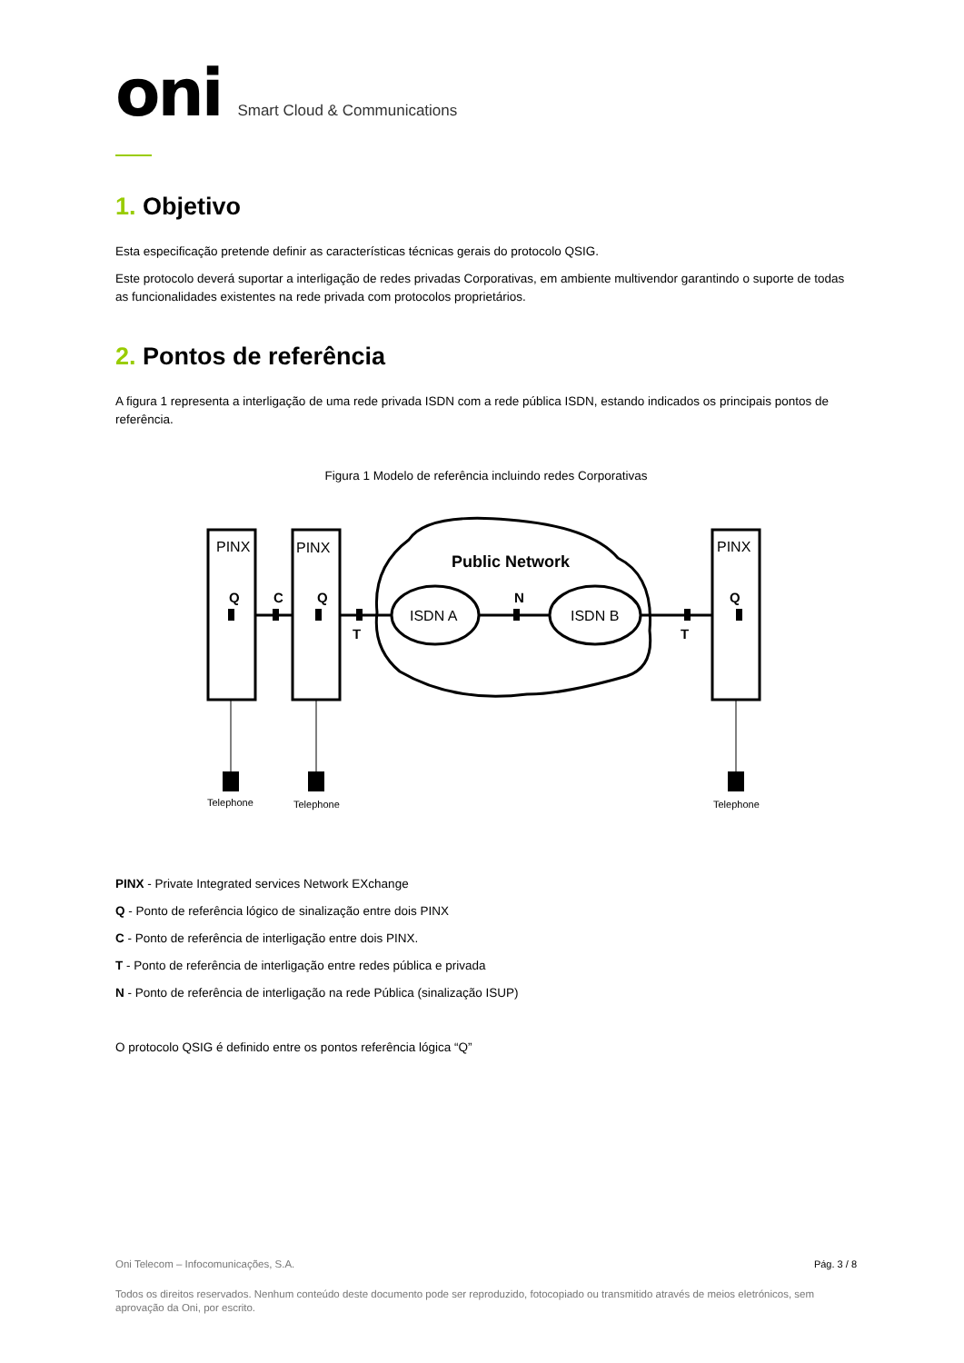oni Smart Cloud & Communications
1. Objetivo
Esta especificação pretende definir as características técnicas gerais do protocolo QSIG.
Este protocolo deverá suportar a interligação de redes privadas Corporativas, em ambiente multivendor garantindo o suporte de todas as funcionalidades existentes na rede privada com protocolos proprietários.
2. Pontos de referência
A figura 1 representa a interligação de uma rede privada ISDN com a rede pública ISDN, estando indicados os principais pontos de referência.
Figura 1 Modelo de referência incluindo redes Corporativas
PINX
PINX
PINX
ISDN A
ISDN B
Public Network
Q
C
Q
N
Q
T
T
Telephone
Telephone
Telephone
PINX - Private Integrated services Network EXchange
Q - Ponto de referência lógico de sinalização entre dois PINX
C - Ponto de referência de interligação entre dois PINX.
T - Ponto de referência de interligação entre redes pública e privada
N - Ponto de referência de interligação na rede Pública (sinalização ISUP)
O protocolo QSIG é definido entre os pontos referência lógica “Q”
Oni Telecom – Infocomunicações, S.A. Pág. 3 / 8
Todos os direitos reservados. Nenhum conteúdo deste documento pode ser reproduzido, fotocopiado ou transmitido através de meios eletrónicos, sem aprovação da Oni, por escrito.